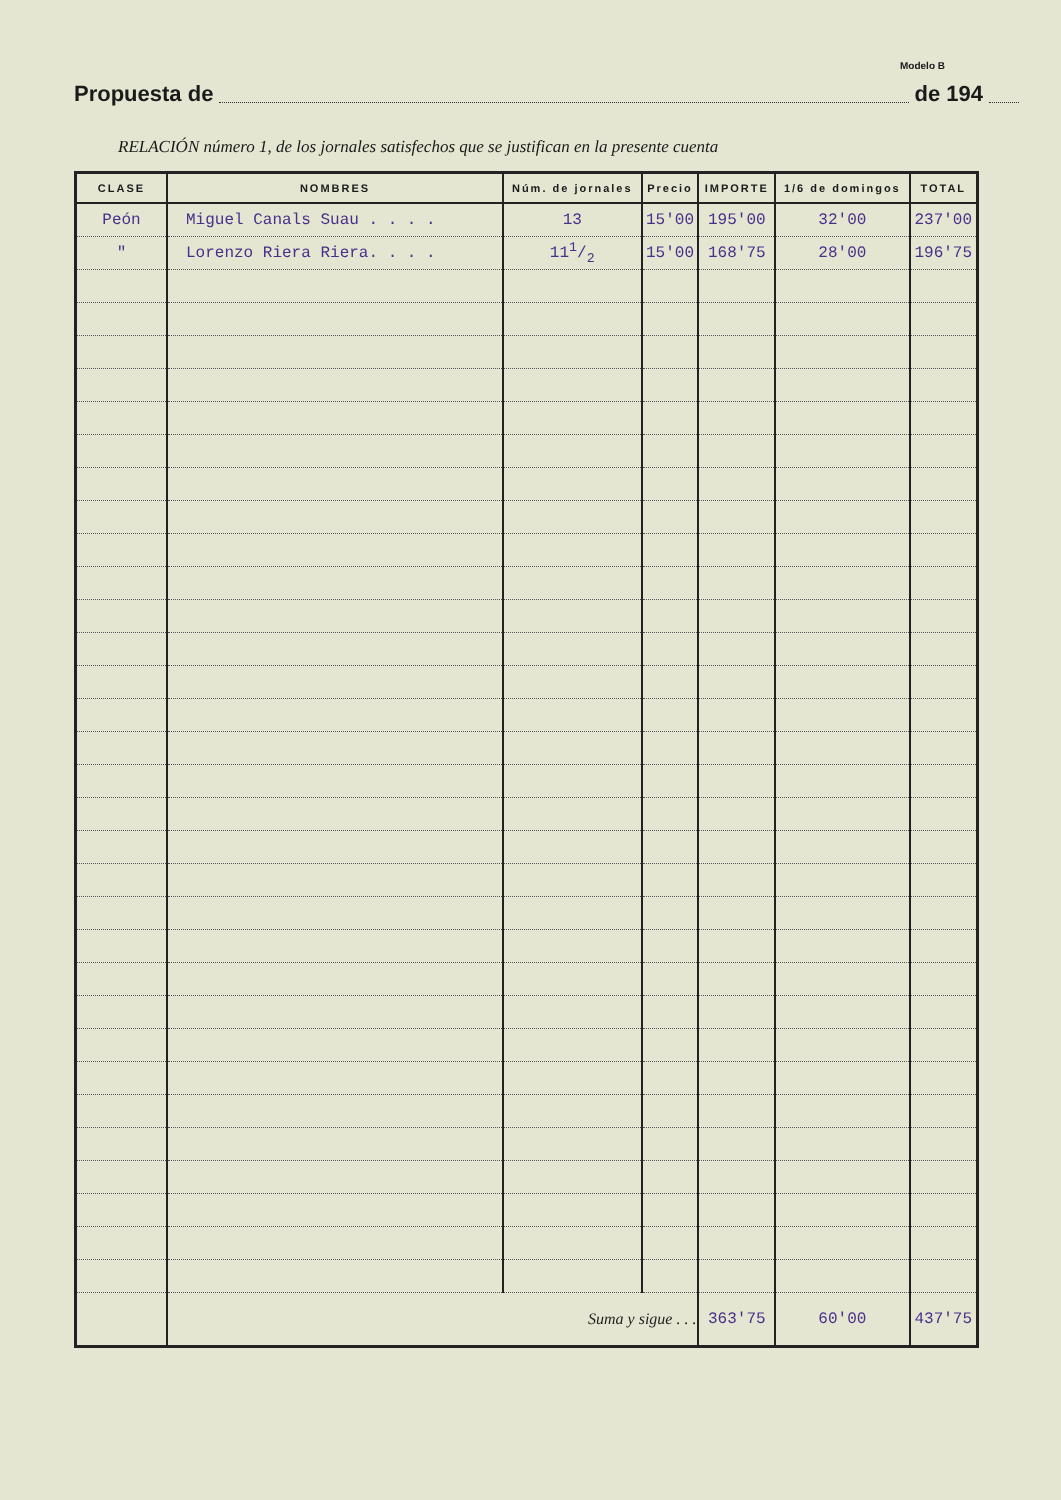Modelo B
Propuesta de de 194
RELACIÓN número 1, de los jornales satisfechos que se justifican en la presente cuenta
| CLASE | NOMBRES | Núm. de jornales | Precio | IMPORTE | 1/6 de domingos | TOTAL |
| --- | --- | --- | --- | --- | --- | --- |
| Peón | Miguel Canals Suau . . . . | 13 | 15'00 | 195'00 | 32'00 | 237'00 |
| " | Lorenzo Riera Riera. . . . | 111/2 | 15'00 | 168'75 | 28'00 | 196'75 |
| | Suma y sigue . . . | | | 363'75 | 60'00 | 437'75 |